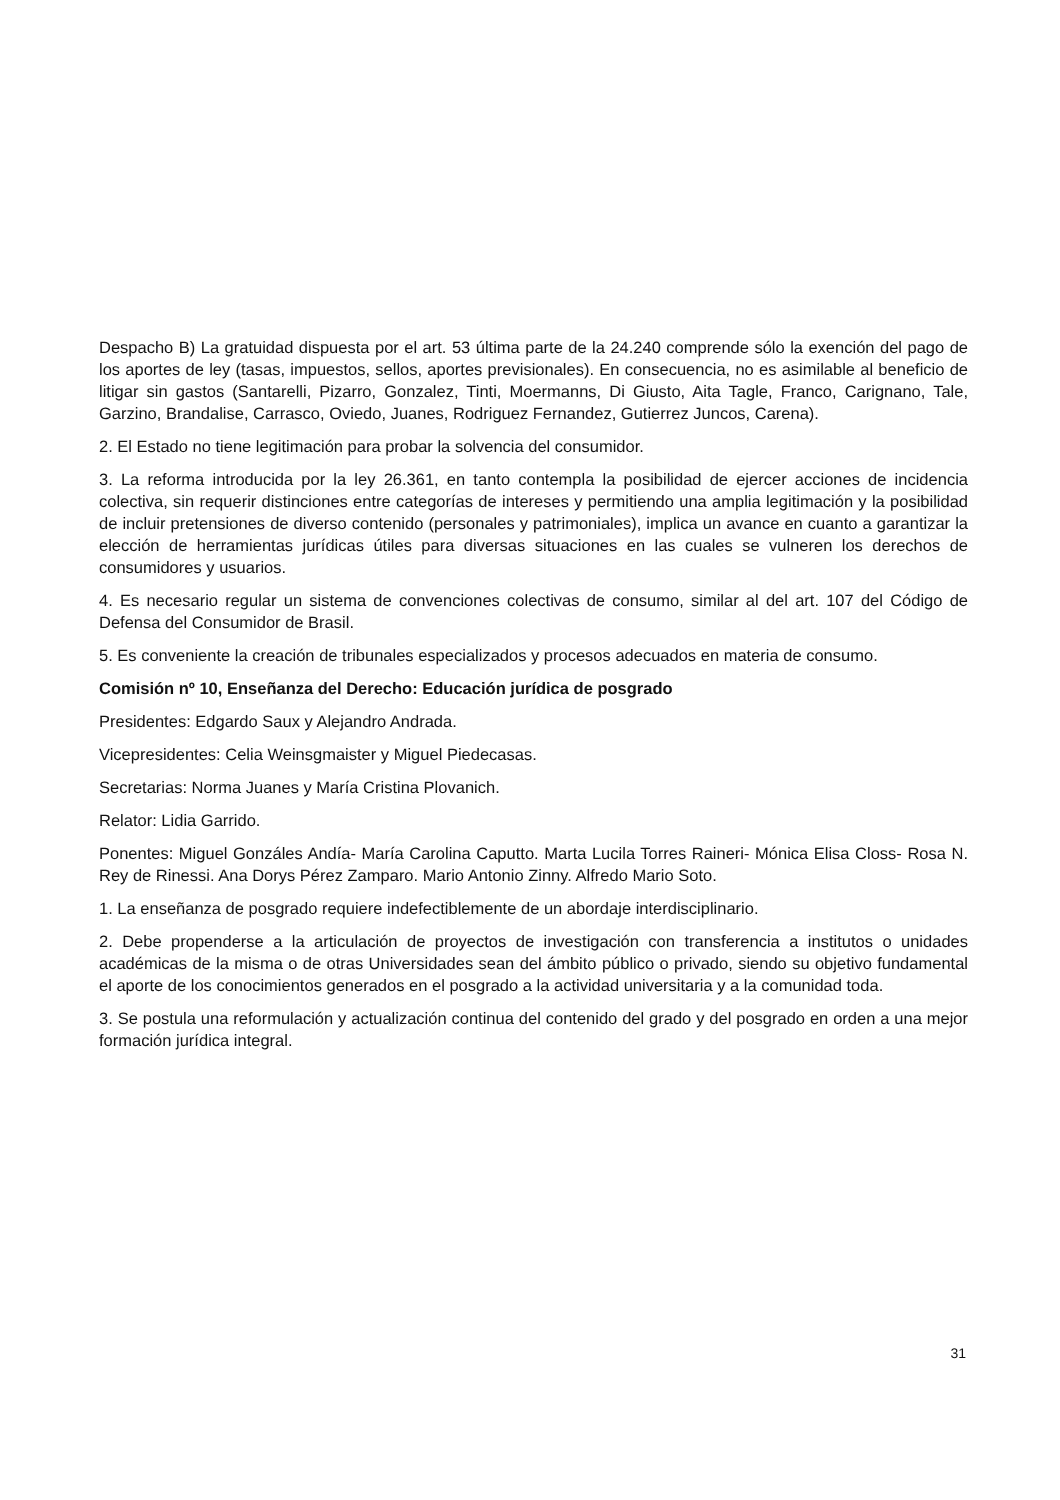Despacho B) La gratuidad dispuesta por el art. 53 última parte de la 24.240 comprende sólo la exención del pago de los aportes de ley (tasas, impuestos, sellos, aportes previsionales). En consecuencia, no es asimilable al beneficio de litigar sin gastos (Santarelli, Pizarro, Gonzalez, Tinti, Moermanns, Di Giusto, Aita Tagle, Franco, Carignano, Tale, Garzino, Brandalise, Carrasco, Oviedo, Juanes, Rodriguez Fernandez, Gutierrez Juncos, Carena).
2. El Estado no tiene legitimación para probar la solvencia del consumidor.
3. La reforma introducida por la ley 26.361, en tanto contempla la posibilidad de ejercer acciones de incidencia colectiva, sin requerir distinciones entre categorías de intereses y permitiendo una amplia legitimación y la posibilidad de incluir pretensiones de diverso contenido (personales y patrimoniales), implica un avance en cuanto a garantizar la elección de herramientas jurídicas útiles para diversas situaciones en las cuales se vulneren los derechos de consumidores y usuarios.
4. Es necesario regular un sistema de convenciones colectivas de consumo, similar al del art. 107 del Código de Defensa del Consumidor de Brasil.
5. Es conveniente la creación de tribunales especializados y procesos adecuados en materia de consumo.
Comisión nº 10, Enseñanza del Derecho: Educación jurídica de posgrado
Presidentes: Edgardo Saux y Alejandro Andrada.
Vicepresidentes: Celia Weinsgmaister y Miguel Piedecasas.
Secretarias: Norma Juanes y María Cristina Plovanich.
Relator: Lidia Garrido.
Ponentes: Miguel Gonzáles Andía- María Carolina Caputto. Marta Lucila Torres Raineri- Mónica Elisa Closs- Rosa N. Rey de Rinessi. Ana Dorys Pérez Zamparo. Mario Antonio Zinny. Alfredo Mario Soto.
1. La enseñanza de posgrado requiere indefectiblemente de un abordaje interdisciplinario.
2. Debe propenderse a la articulación de proyectos de investigación con transferencia a institutos o unidades académicas de la misma o de otras Universidades sean del ámbito público o privado, siendo su objetivo fundamental el aporte de los conocimientos generados en el posgrado a la actividad universitaria y a la comunidad toda.
3. Se postula una reformulación y actualización continua del contenido del grado y del posgrado en orden a una mejor formación jurídica integral.
31